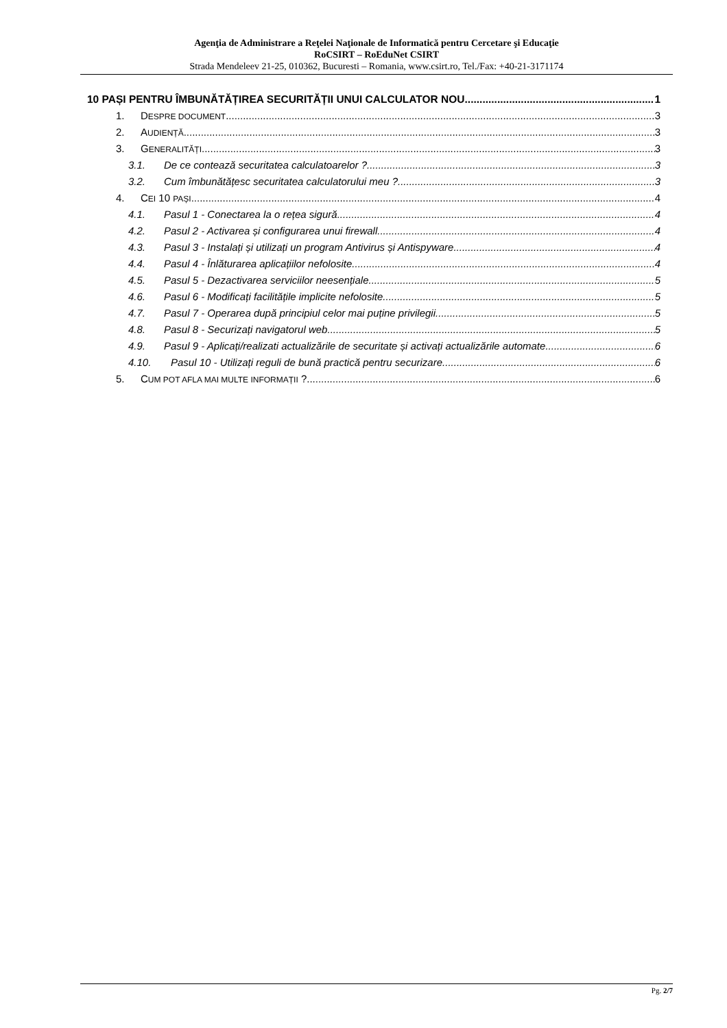Agenţia de Administrare a Reţelei Naţionale de Informatică pentru Cercetare şi Educaţie
RoCSIRT – RoEduNet CSIRT
Strada Mendeleev 21-25, 010362, Bucuresti – Romania, www.csirt.ro, Tel./Fax: +40-21-3171174
10 PAȘI PENTRU ÎMBUNĂTĂȚIREA SECURITĂȚII UNUI CALCULATOR NOU 1
1. DESPRE DOCUMENT 3
2. AUDIENȚĂ 3
3. GENERALITĂȚI 3
3.1. De ce contează securitatea calculatoarelor ? 3
3.2. Cum îmbunătățesc securitatea calculatorului meu ? 3
4. CEI 10 PAȘI 4
4.1. Pasul 1 - Conectarea la o rețea sigură 4
4.2. Pasul 2 - Activarea și configurarea unui firewall 4
4.3. Pasul 3 - Instalați și utilizați un program Antivirus și Antispyware 4
4.4. Pasul 4 - Înlăturarea aplicațiilor nefolosite 4
4.5. Pasul 5 - Dezactivarea serviciilor neesențiale 5
4.6. Pasul 6 - Modificați facilitățile implicite nefolosite 5
4.7. Pasul 7 - Operarea după principiul celor mai puține privilegii 5
4.8. Pasul 8 - Securizați navigatorul web 5
4.9. Pasul 9 - Aplicați/realizati actualizările de securitate și activați actualizările automate 6
4.10. Pasul 10 - Utilizați reguli de bună practică pentru securizare 6
5. CUM POT AFLA MAI MULTE INFORMAȚII ? 6
Pg. 2/7